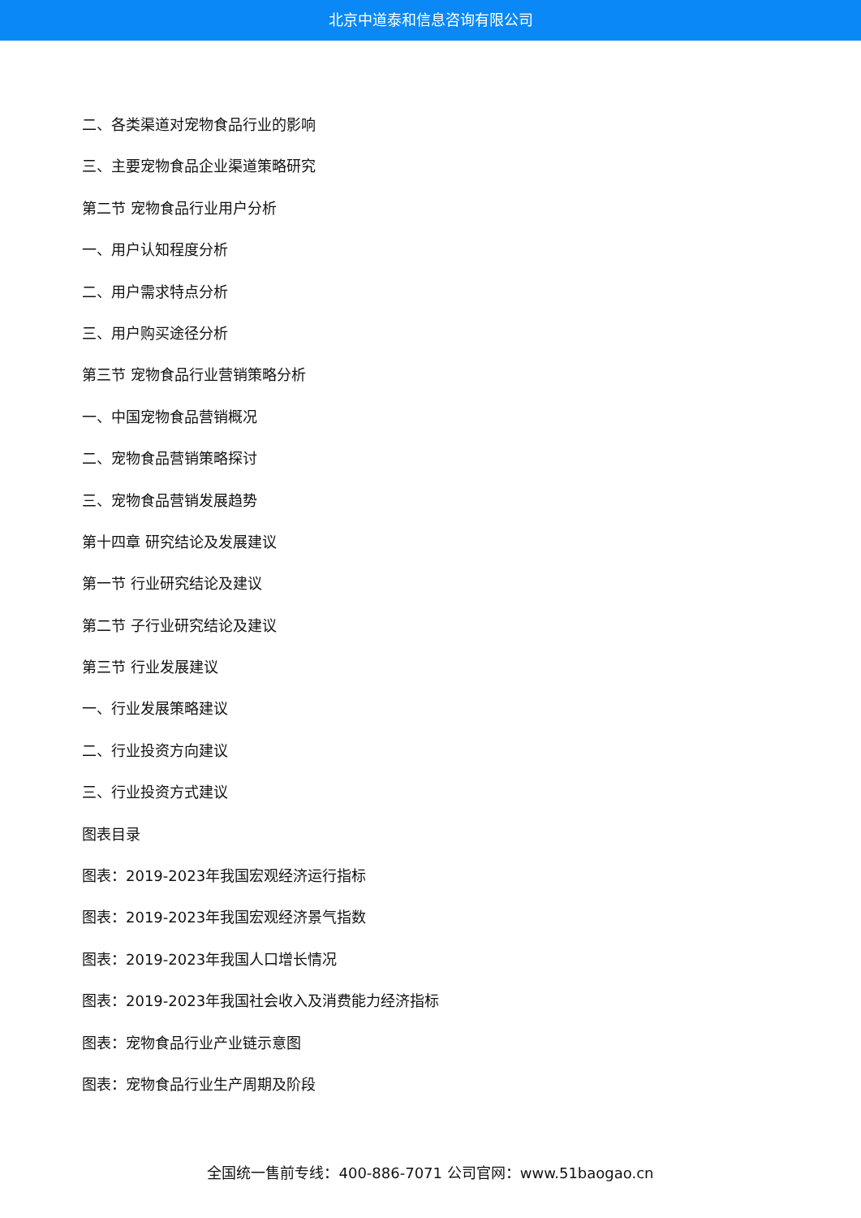北京中道泰和信息咨询有限公司
二、各类渠道对宠物食品行业的影响
三、主要宠物食品企业渠道策略研究
第二节 宠物食品行业用户分析
一、用户认知程度分析
二、用户需求特点分析
三、用户购买途径分析
第三节 宠物食品行业营销策略分析
一、中国宠物食品营销概况
二、宠物食品营销策略探讨
三、宠物食品营销发展趋势
第十四章 研究结论及发展建议
第一节 行业研究结论及建议
第二节 子行业研究结论及建议
第三节 行业发展建议
一、行业发展策略建议
二、行业投资方向建议
三、行业投资方式建议
图表目录
图表：2019-2023年我国宏观经济运行指标
图表：2019-2023年我国宏观经济景气指数
图表：2019-2023年我国人口增长情况
图表：2019-2023年我国社会收入及消费能力经济指标
图表：宠物食品行业产业链示意图
图表：宠物食品行业生产周期及阶段
全国统一售前专线：400-886-7071 公司官网：www.51baogao.cn